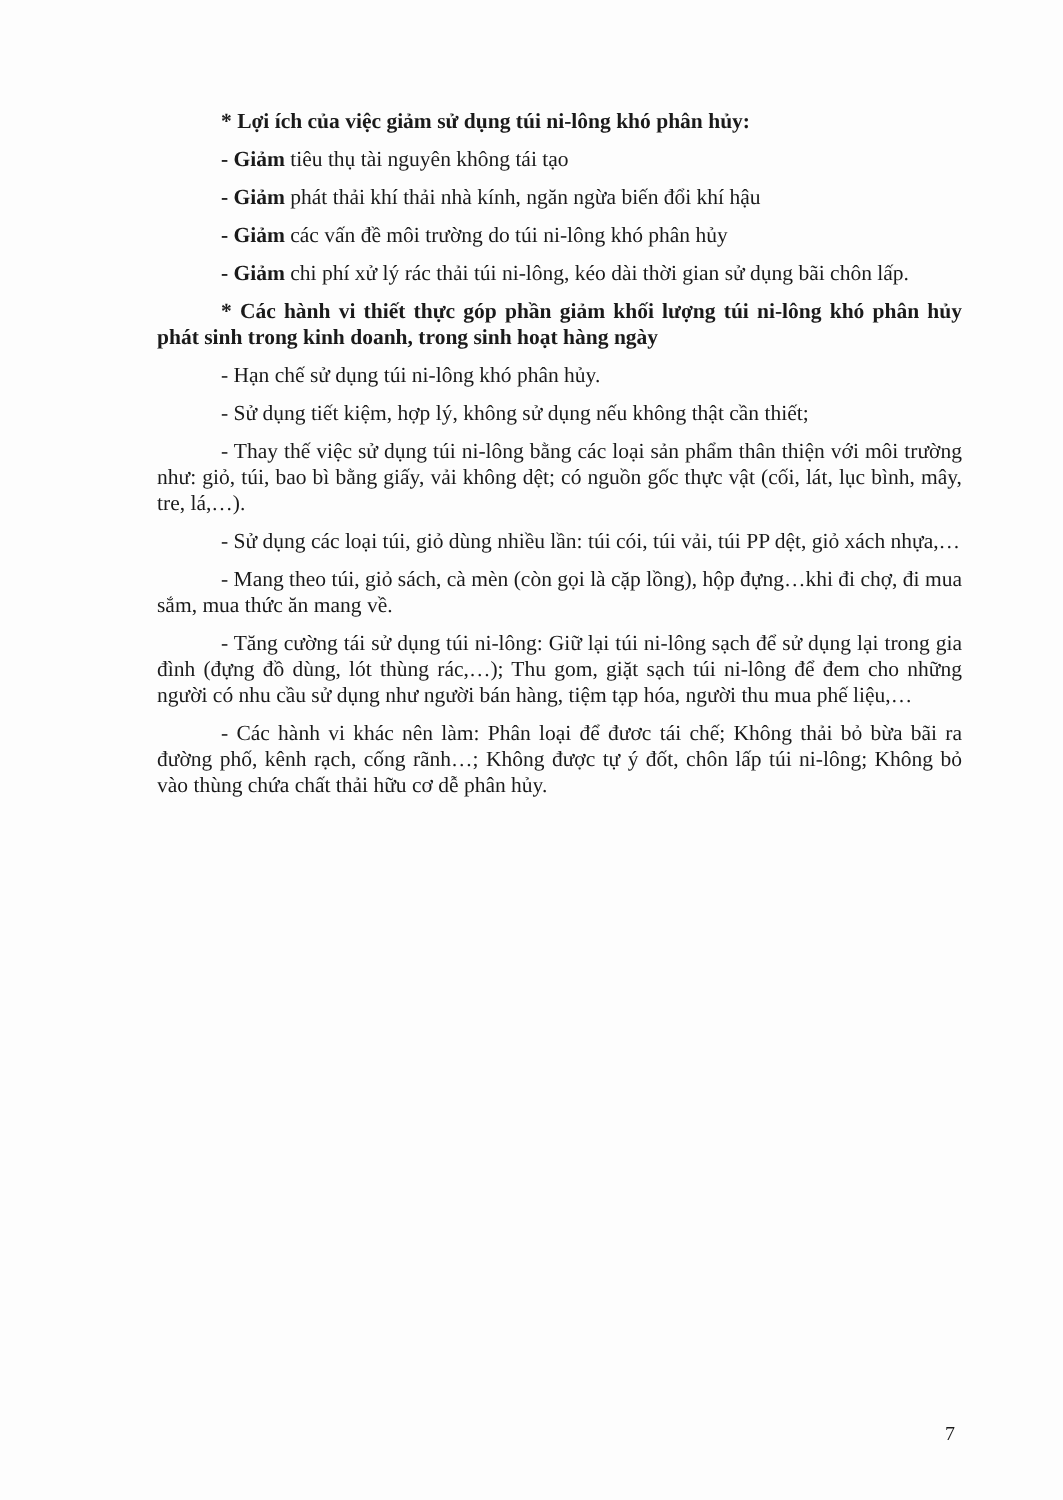* Lợi ích của việc giảm sử dụng túi ni-lông khó phân hủy:
- Giảm tiêu thụ tài nguyên không tái tạo
- Giảm phát thải khí thải nhà kính, ngăn ngừa biến đổi khí hậu
- Giảm các vấn đề môi trường do túi ni-lông khó phân hủy
- Giảm chi phí xử lý rác thải túi ni-lông, kéo dài thời gian sử dụng bãi chôn lấp.
* Các hành vi thiết thực góp phần giảm khối lượng túi ni-lông khó phân hủy phát sinh trong kinh doanh, trong sinh hoạt hàng ngày
- Hạn chế sử dụng túi ni-lông khó phân hủy.
- Sử dụng tiết kiệm, hợp lý, không sử dụng nếu không thật cần thiết;
- Thay thế việc sử dụng túi ni-lông bằng các loại sản phẩm thân thiện với môi trường như: giỏ, túi, bao bì bằng giấy, vải không dệt; có nguồn gốc thực vật (cối, lát, lục bình, mây, tre, lá,…).
- Sử dụng các loại túi, giỏ dùng nhiều lần: túi cói, túi vải, túi PP dệt, giỏ xách nhựa,…
- Mang theo túi, giỏ sách, cà mèn (còn gọi là cặp lồng), hộp đựng…khi đi chợ, đi mua sắm, mua thức ăn mang về.
- Tăng cường tái sử dụng túi ni-lông: Giữ lại túi ni-lông sạch để sử dụng lại trong gia đình (đựng đồ dùng, lót thùng rác,…); Thu gom, giặt sạch túi ni-lông để đem cho những người có nhu cầu sử dụng như người bán hàng, tiệm tạp hóa, người thu mua phế liệu,…
- Các hành vi khác nên làm: Phân loại để đươc tái chế; Không thải bỏ bừa bãi ra đường phố, kênh rạch, cống rãnh…; Không được tự ý đốt, chôn lấp túi ni-lông; Không bỏ vào thùng chứa chất thải hữu cơ dễ phân hủy.
7